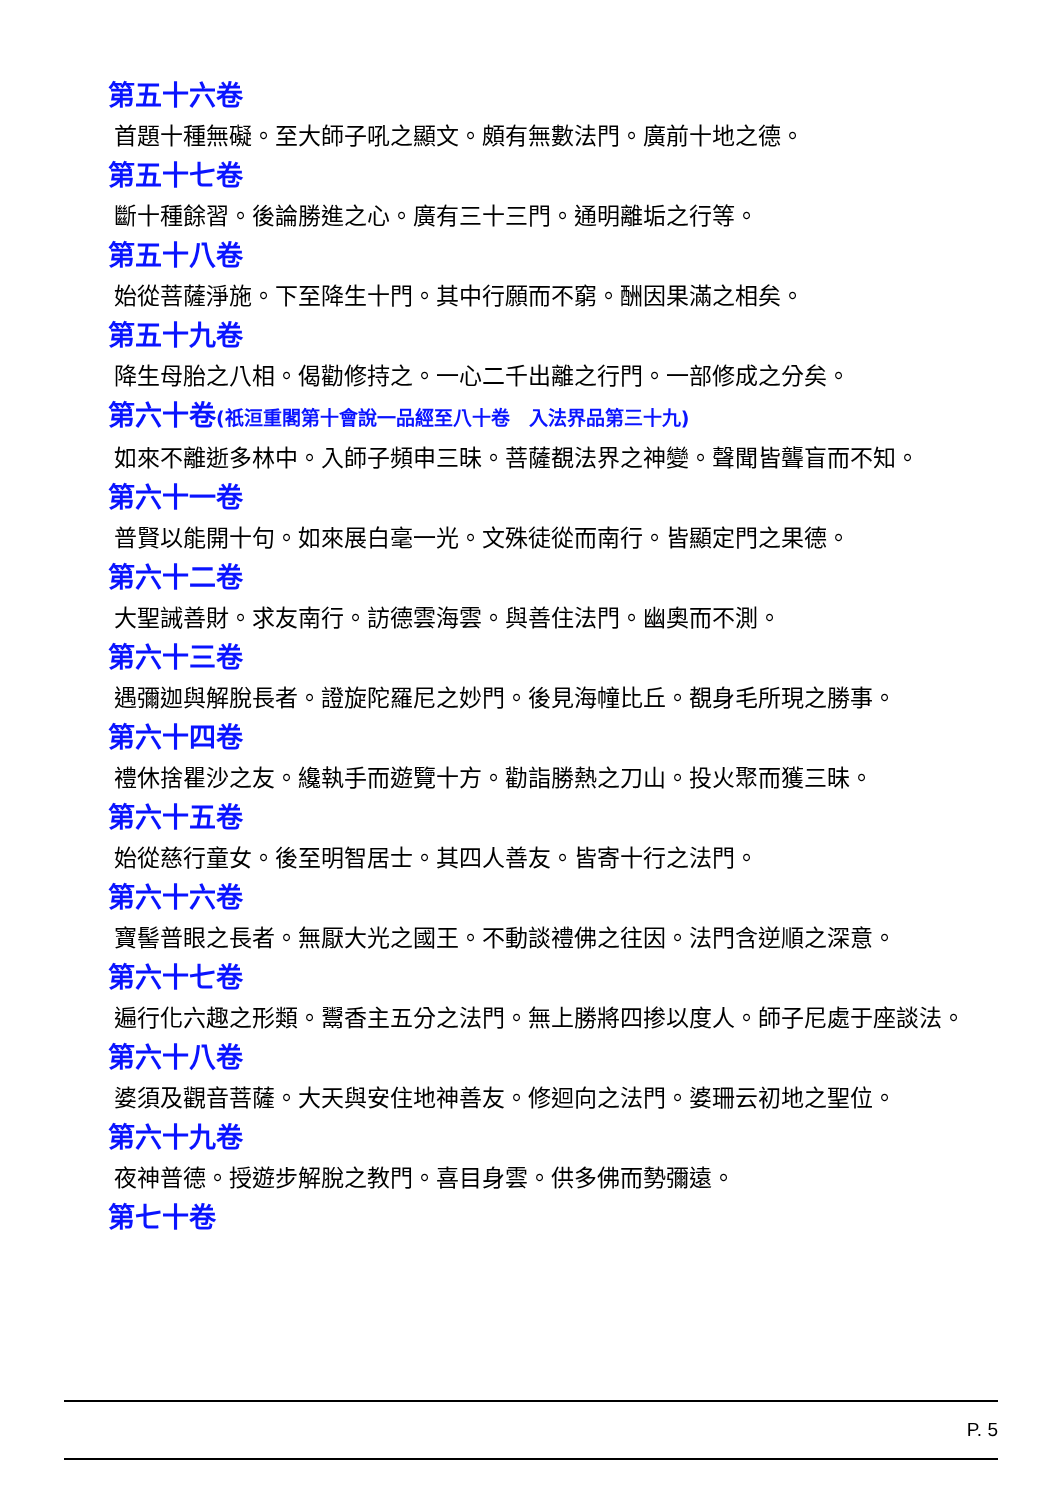第五十六卷
首題十種無礙。至大師子吼之顯文。頗有無數法門。廣前十地之德。
第五十七卷
斷十種餘習。後論勝進之心。廣有三十三門。通明離垢之行等。
第五十八卷
始從菩薩淨施。下至降生十門。其中行願而不窮。酬因果滿之相矣。
第五十九卷
降生母胎之八相。偈勸修持之。一心二千出離之行門。一部修成之分矣。
第六十卷(祇洹重閣第十會說一品經至八十卷　入法界品第三十九)
如來不離逝多林中。入師子頻申三昧。菩薩覩法界之神變。聲聞皆聾盲而不知。
第六十一卷
普賢以能開十句。如來展白毫一光。文殊徒從而南行。皆顯定門之果德。
第六十二卷
大聖誡善財。求友南行。訪德雲海雲。與善住法門。幽奧而不測。
第六十三卷
遇彌迦與解脫長者。證旋陀羅尼之妙門。後見海幢比丘。覩身毛所現之勝事。
第六十四卷
禮休捨瞿沙之友。纔執手而遊覽十方。勸詣勝熱之刀山。投火聚而獲三昧。
第六十五卷
始從慈行童女。後至明智居士。其四人善友。皆寄十行之法門。
第六十六卷
寶髻普眼之長者。無厭大光之國王。不動談禮佛之往因。法門含逆順之深意。
第六十七卷
遍行化六趣之形類。鬻香主五分之法門。無上勝將四掺以度人。師子尼處于座談法。
第六十八卷
婆須及觀音菩薩。大天與安住地神善友。修迴向之法門。婆珊云初地之聖位。
第六十九卷
夜神普德。授遊步解脫之教門。喜目身雲。供多佛而勢彌遠。
第七十卷
P. 5